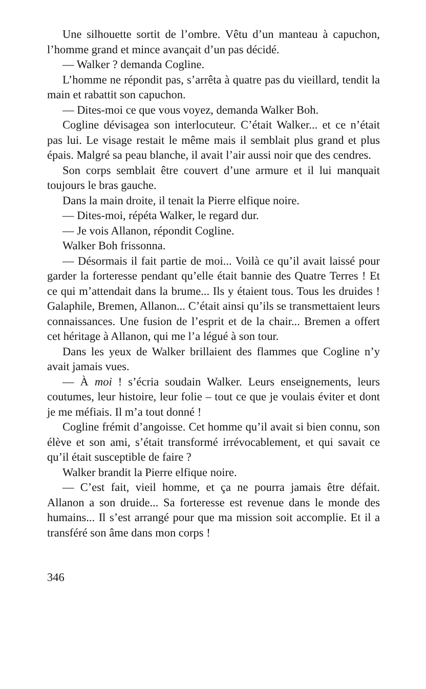Une silhouette sortit de l’ombre. Vêtu d’un manteau à capuchon, l’homme grand et mince avançait d’un pas décidé.
— Walker ? demanda Cogline.
L’homme ne répondit pas, s’arrêta à quatre pas du vieillard, tendit la main et rabattit son capuchon.
— Dites-moi ce que vous voyez, demanda Walker Boh.
Cogline dévisagea son interlocuteur. C’était Walker... et ce n’était pas lui. Le visage restait le même mais il semblait plus grand et plus épais. Malgré sa peau blanche, il avait l’air aussi noir que des cendres.
Son corps semblait être couvert d’une armure et il lui manquait toujours le bras gauche.
Dans la main droite, il tenait la Pierre elfique noire.
— Dites-moi, répéta Walker, le regard dur.
— Je vois Allanon, répondit Cogline.
Walker Boh frissonna.
— Désormais il fait partie de moi... Voilà ce qu’il avait laissé pour garder la forteresse pendant qu’elle était bannie des Quatre Terres ! Et ce qui m’attendait dans la brume... Ils y étaient tous. Tous les druides ! Galaphile, Bremen, Allanon... C’était ainsi qu’ils se transmettaient leurs connaissances. Une fusion de l’esprit et de la chair... Bremen a offert cet héritage à Allanon, qui me l’a légué à son tour.
Dans les yeux de Walker brillaient des flammes que Cogline n’y avait jamais vues.
— À moi ! s’écria soudain Walker. Leurs enseignements, leurs coutumes, leur histoire, leur folie – tout ce que je voulais éviter et dont je me méfiais. Il m’a tout donné !
Cogline frémit d’angoisse. Cet homme qu’il avait si bien connu, son élève et son ami, s’était transformé irrévocablement, et qui savait ce qu’il était susceptible de faire ?
Walker brandit la Pierre elfique noire.
— C’est fait, vieil homme, et ça ne pourra jamais être défait. Allanon a son druide... Sa forteresse est revenue dans le monde des humains... Il s’est arrangé pour que ma mission soit accomplie. Et il a transféré son âme dans mon corps !
346